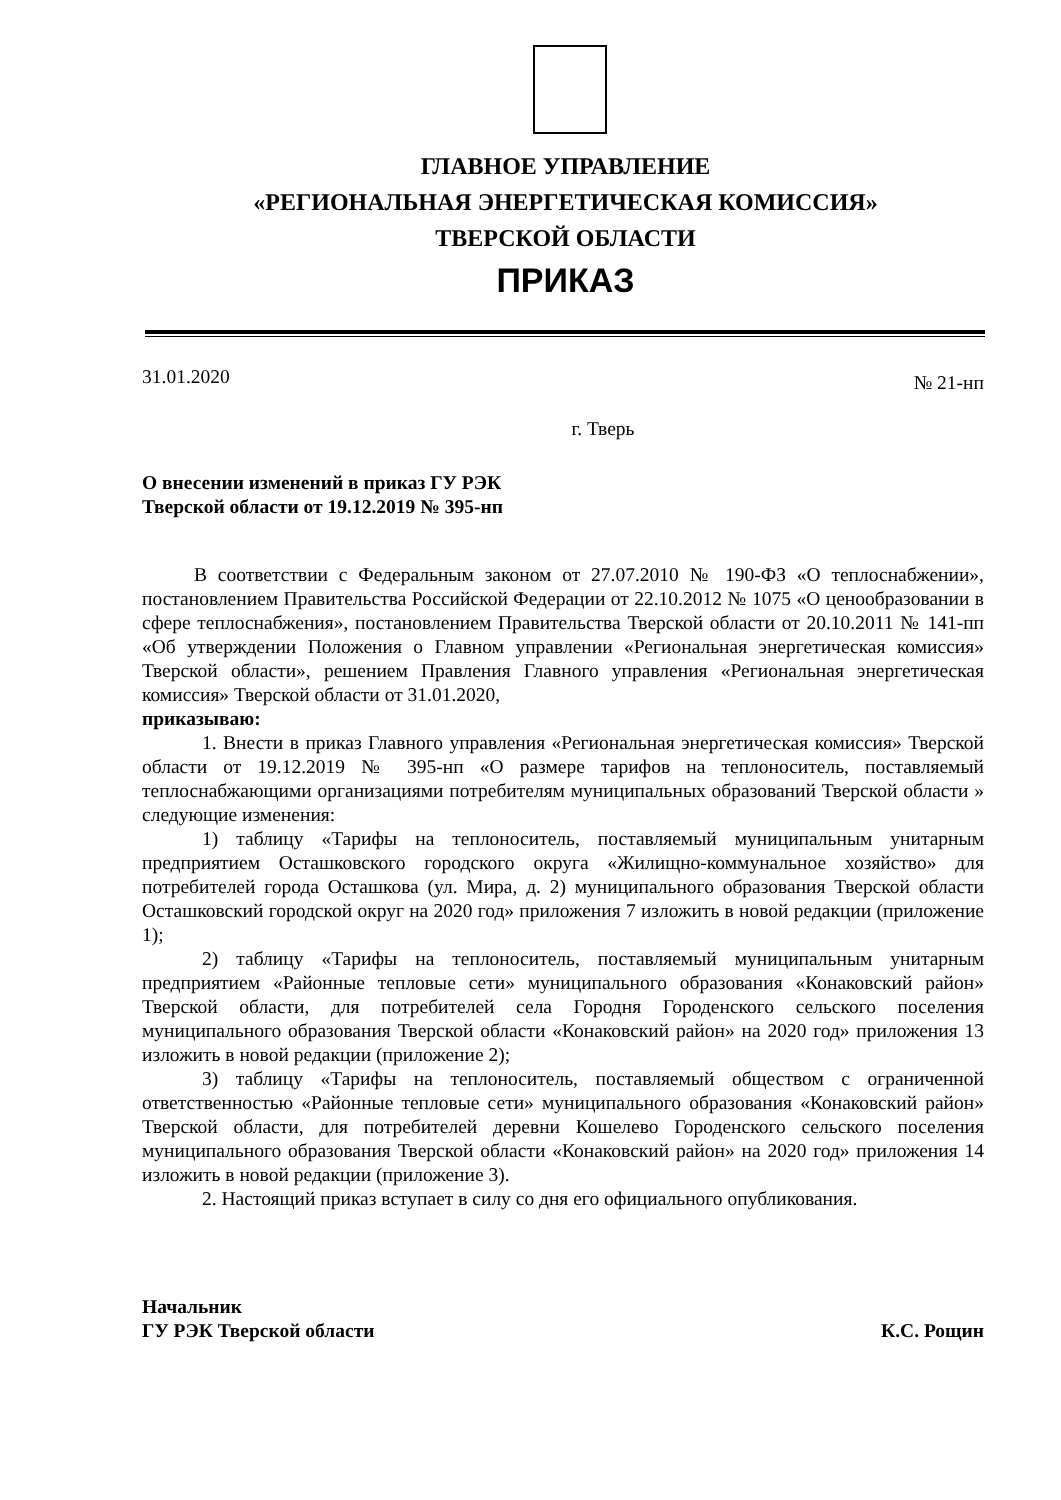ГЛАВНОЕ УПРАВЛЕНИЕ
«РЕГИОНАЛЬНАЯ ЭНЕРГЕТИЧЕСКАЯ КОМИССИЯ»
ТВЕРСКОЙ ОБЛАСТИ
ПРИКАЗ
31.01.2020 № 21-нп
г. Тверь
О внесении изменений в приказ ГУ РЭК
Тверской области от 19.12.2019 № 395-нп
В соответствии с Федеральным законом от 27.07.2010 № 190-ФЗ «О теплоснабжении», постановлением Правительства Российской Федерации от 22.10.2012 № 1075 «О ценообразовании в сфере теплоснабжения», постановлением Правительства Тверской области от 20.10.2011 № 141-пп «Об утверждении Положения о Главном управлении «Региональная энергетическая комиссия» Тверской области», решением Правления Главного управления «Региональная энергетическая комиссия» Тверской области от 31.01.2020,
приказываю:
1. Внести в приказ Главного управления «Региональная энергетическая комиссия» Тверской области от 19.12.2019 № 395-нп «О размере тарифов на теплоноситель, поставляемый теплоснабжающими организациями потребителям муниципальных образований Тверской области » следующие изменения:
1) таблицу «Тарифы на теплоноситель, поставляемый муниципальным унитарным предприятием Осташковского городского округа «Жилищно-коммунальное хозяйство» для потребителей города Осташкова (ул. Мира, д. 2) муниципального образования Тверской области Осташковский городской округ на 2020 год» приложения 7 изложить в новой редакции (приложение 1);
2) таблицу «Тарифы на теплоноситель, поставляемый муниципальным унитарным предприятием «Районные тепловые сети» муниципального образования «Конаковский район» Тверской области, для потребителей села Городня Городенского сельского поселения муниципального образования Тверской области «Конаковский район» на 2020 год» приложения 13 изложить в новой редакции (приложение 2);
3) таблицу «Тарифы на теплоноситель, поставляемый обществом с ограниченной ответственностью «Районные тепловые сети» муниципального образования «Конаковский район» Тверской области, для потребителей деревни Кошелево Городенского сельского поселения муниципального образования Тверской области «Конаковский район» на 2020 год» приложения 14 изложить в новой редакции (приложение 3).
2. Настоящий приказ вступает в силу со дня его официального опубликования.
Начальник
ГУ РЭК Тверской области К.С. Рощин